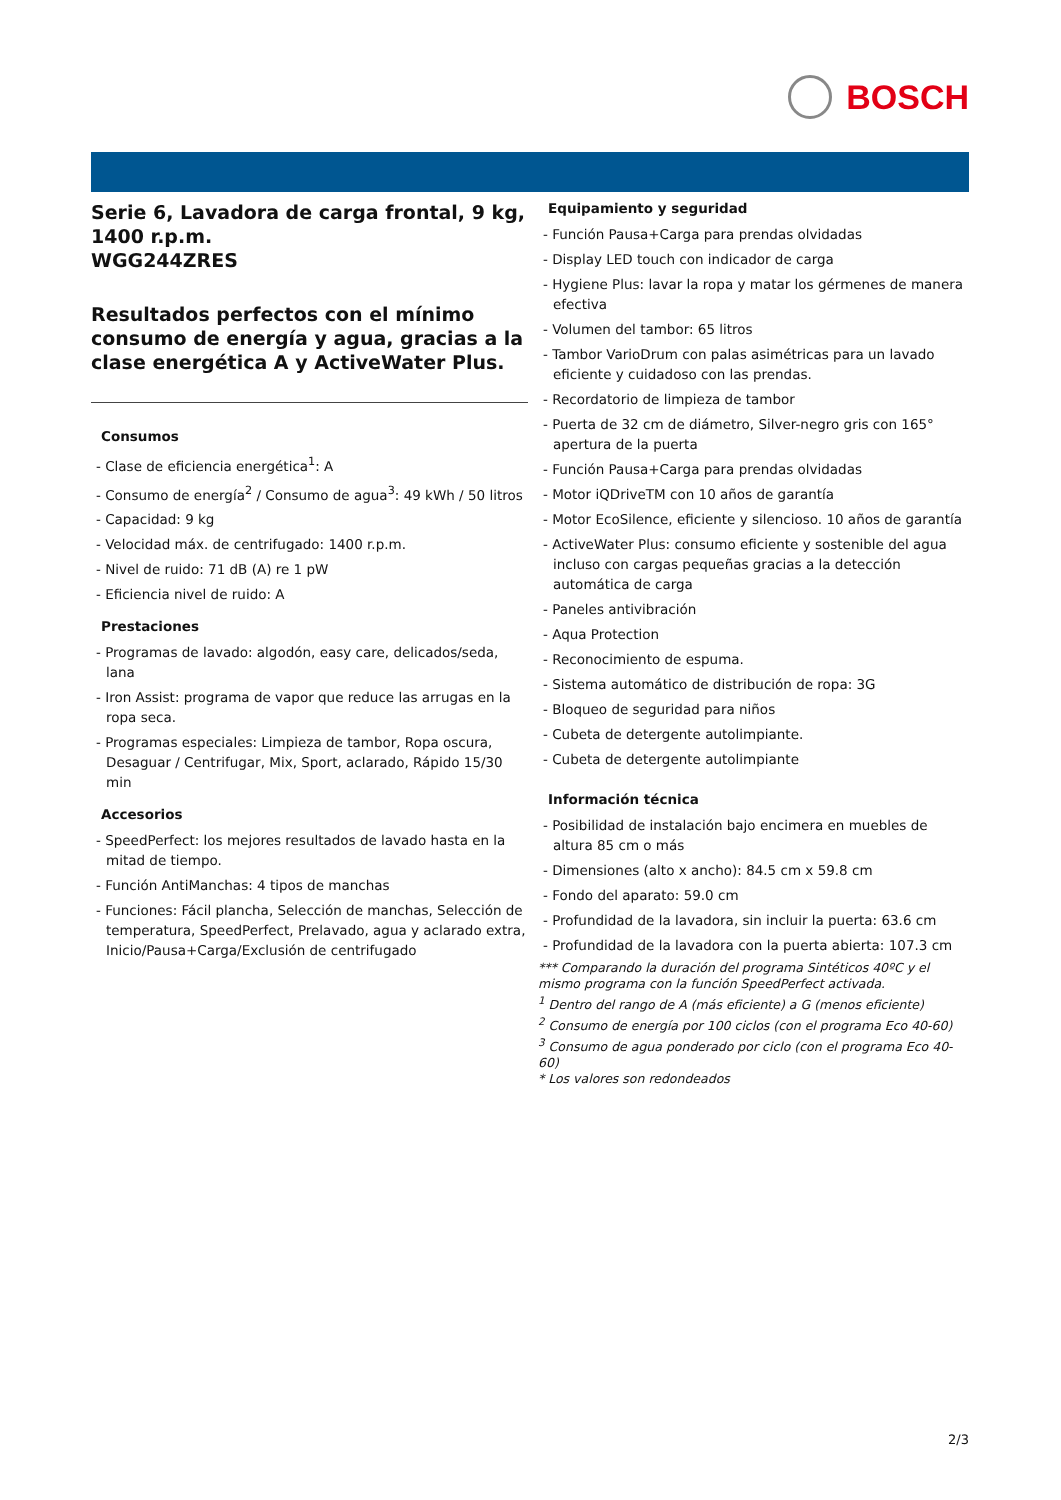BOSCH
Serie 6, Lavadora de carga frontal, 9 kg, 1400 r.p.m.
WGG244ZRES
Resultados perfectos con el mínimo consumo de energía y agua, gracias a la clase energética A y ActiveWater Plus.
Consumos
- Clase de eficiencia energética<sup>1</sup>: A
- Consumo de energía<sup>2</sup> / Consumo de agua<sup>3</sup>: 49 kWh / 50 litros
- Capacidad: 9 kg
- Velocidad máx. de centrifugado: 1400 r.p.m.
- Nivel de ruido: 71 dB (A) re 1 pW
- Eficiencia nivel de ruido: A
Prestaciones
- Programas de lavado: algodón, easy care, delicados/seda, lana
- Iron Assist: programa de vapor que reduce las arrugas en la ropa seca.
- Programas especiales: Limpieza de tambor, Ropa oscura, Desaguar / Centrifugar, Mix, Sport, aclarado, Rápido 15/30 min
Accesorios
- SpeedPerfect: los mejores resultados de lavado hasta en la mitad de tiempo.
- Función AntiManchas: 4 tipos de manchas
- Funciones: Fácil plancha, Selección de manchas, Selección de temperatura, SpeedPerfect, Prelavado, agua y aclarado extra, Inicio/Pausa+Carga/Exclusión de centrifugado
Equipamiento y seguridad
- Función Pausa+Carga para prendas olvidadas
- Display LED touch con indicador de carga
- Hygiene Plus: lavar la ropa y matar los gérmenes de manera efectiva
- Volumen del tambor: 65 litros
- Tambor VarioDrum con palas asimétricas para un lavado eficiente y cuidadoso con las prendas.
- Recordatorio de limpieza de tambor
- Puerta de 32 cm de diámetro, Silver-negro gris con 165° apertura de la puerta
- Función Pausa+Carga para prendas olvidadas
- Motor iQDriveTM con 10 años de garantía
- Motor EcoSilence, eficiente y silencioso. 10 años de garantía
- ActiveWater Plus: consumo eficiente y sostenible del agua incluso con cargas pequeñas gracias a la detección automática de carga
- Paneles antivibración
- Aqua Protection
- Reconocimiento de espuma.
- Sistema automático de distribución de ropa: 3G
- Bloqueo de seguridad para niños
- Cubeta de detergente autolimpiante.
- Cubeta de detergente autolimpiante
Información técnica
- Posibilidad de instalación bajo encimera en muebles de altura 85 cm o más
- Dimensiones (alto x ancho): 84.5 cm x 59.8 cm
- Fondo del aparato: 59.0 cm
- Profundidad de la lavadora, sin incluir la puerta: 63.6 cm
- Profundidad de la lavadora con la puerta abierta: 107.3 cm
*** Comparando la duración del programa Sintéticos 40ºC y el mismo programa con la función SpeedPerfect activada.
<sup>1</sup> Dentro del rango de A (más eficiente) a G (menos eficiente)
<sup>2</sup> Consumo de energía por 100 ciclos (con el programa Eco 40-60)
<sup>3</sup> Consumo de agua ponderado por ciclo (con el programa Eco 40-60)
* Los valores son redondeados
2/3